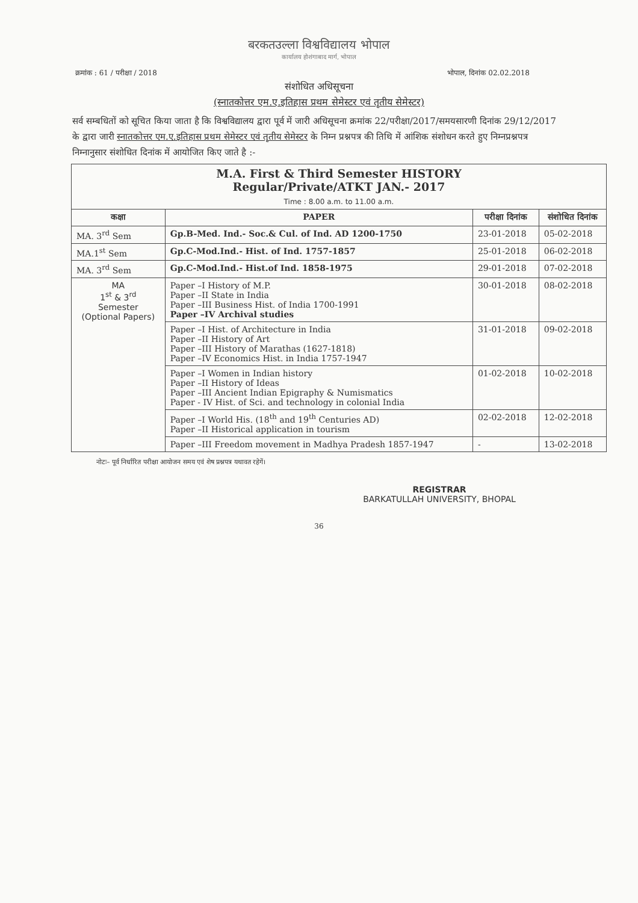बरकतउल्ला विश्वविद्यालय भोपाल
कार्यालय होशंगाबाद मार्ग, भोपाल
क्रमांक : 61 / परीक्षा / 2018 भोपाल, दिनांक 02.02.2018
संशोधित अधिसूचना
(स्नातकोत्तर एम.ए.इतिहास प्रथम सेमेस्टर एवं तृतीय सेमेस्टर)
सर्व सम्बधितों को सूचित किया जाता है कि विश्वविद्यालय द्वारा पूर्व में जारी अधिसूचना क्रमांक 22/परीक्षा/2017/समयसारणी दिनांक 29/12/2017 के द्वारा जारी स्नातकोत्तर एम.ए.इतिहास प्रथम सेमेस्टर एवं तृतीय सेमेस्टर के निम्न प्रश्नपत्र की तिथि में आंशिक संशोधन करते हुए निम्नप्रश्नपत्र निम्नानुसार संशोधित दिनांक में आयोजित किए जाते है :-
| M.A. First & Third Semester HISTORY Regular/Private/ATKT JAN.- 2017 Time : 8.00 a.m. to 11.00 a.m. | | | |
| कक्षा | PAPER | परीक्षा दिनांक | संशोधित दिनांक |
| MA. 3<sup>rd</sup> Sem | Gp.B-Med. Ind.- Soc.& Cul. of Ind. AD 1200-1750 | 23-01-2018 | 05-02-2018 |
| MA.1<sup>st</sup> Sem | Gp.C-Mod.Ind.- Hist. of Ind. 1757-1857 | 25-01-2018 | 06-02-2018 |
| MA. 3<sup>rd</sup> Sem | Gp.C-Mod.Ind.- Hist.of Ind. 1858-1975 | 29-01-2018 | 07-02-2018 |
| MA 1<sup>st</sup> & 3<sup>rd</sup> Semester (Optional Papers) | Paper –I History of M.P. Paper –II State in India Paper –III Business Hist. of India 1700-1991 Paper –IV Archival studies | 30-01-2018 | 08-02-2018 |
| | Paper –I Hist. of Architecture in India Paper –II History of Art Paper –III History of Marathas (1627-1818) Paper –IV Economics Hist. in India 1757-1947 | 31-01-2018 | 09-02-2018 |
| | Paper –I Women in Indian history Paper –II History of Ideas Paper –III Ancient Indian Epigraphy & Numismatics Paper - IV Hist. of Sci. and technology in colonial India | 01-02-2018 | 10-02-2018 |
| | Paper –I World His. (18<sup>th</sup> and 19<sup>th</sup> Centuries AD) Paper –II Historical application in tourism | 02-02-2018 | 12-02-2018 |
| | Paper –III Freedom movement in Madhya Pradesh 1857-1947 | - | 13-02-2018 |
नोटः– पूर्व निर्धारित परीक्षा आयोजन समय एवं शेष प्रश्नपत्र यथावत रहेगें।
REGISTRAR
BARKATULLAH UNIVERSITY, BHOPAL
36